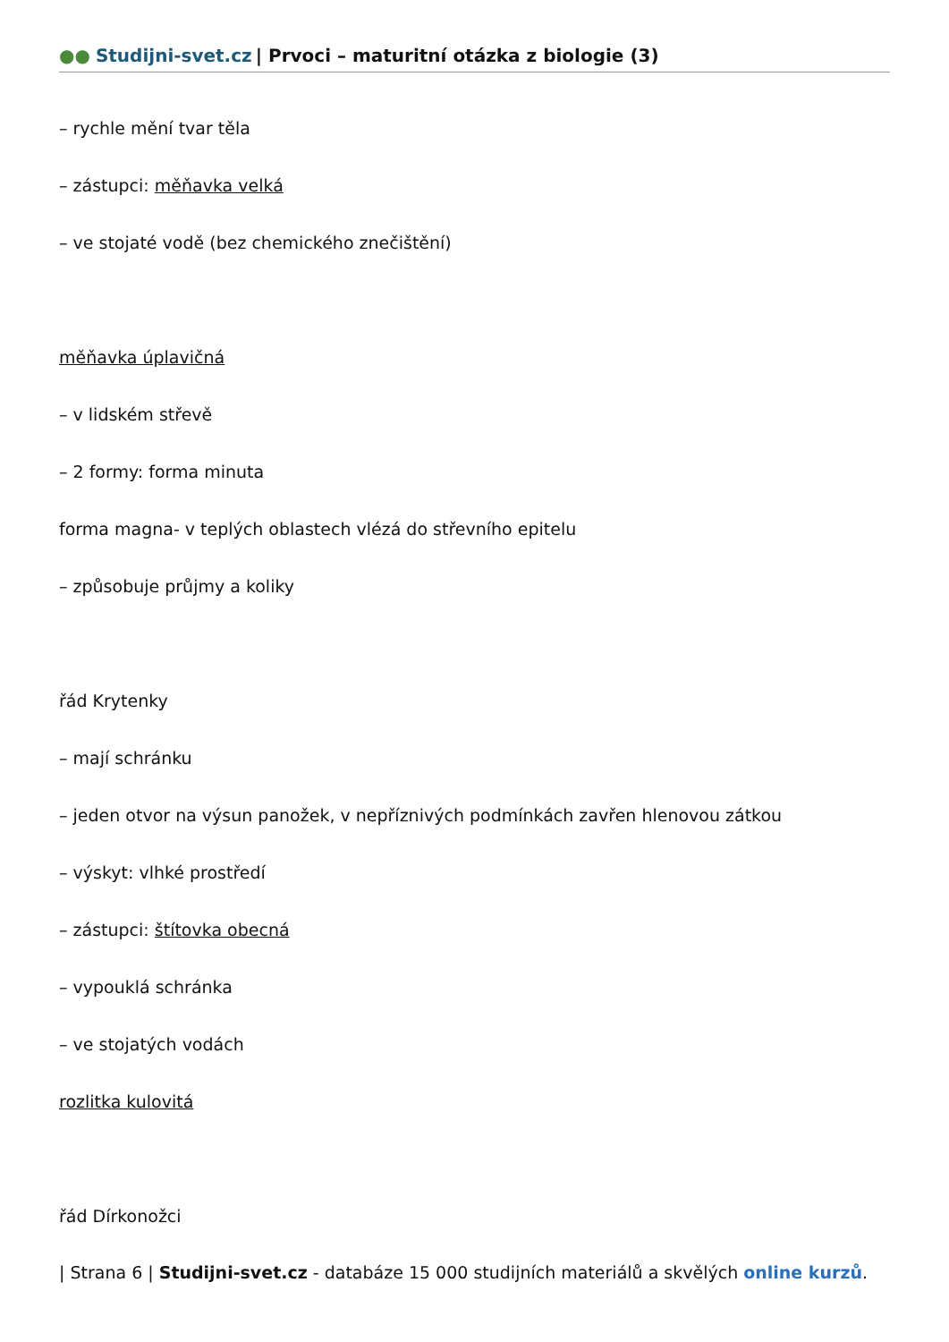●● Studijni-svet.cz | Prvoci – maturitní otázka z biologie (3)
– rychle mění tvar těla
– zástupci: měňavka velká
– ve stojaté vodě (bez chemického znečištění)
měňavka úplavičná
– v lidském střevě
– 2 formy: forma minuta
forma magna- v teplých oblastech vlézá do střevního epitelu
– způsobuje průjmy a koliky
řád Krytenky
– mají schránku
– jeden otvor na výsun panožek, v nepříznivých podmínkách zavřen hlenovou zátkou
– výskyt: vlhké prostředí
– zástupci: štítovka obecná
– vypouklá schránka
– ve stojatých vodách
rozlitka kulovitá
řád Dírkonožci
| Strana 6 | Studijni-svet.cz - databáze 15 000 studijních materiálů a skvělých online kurzů.